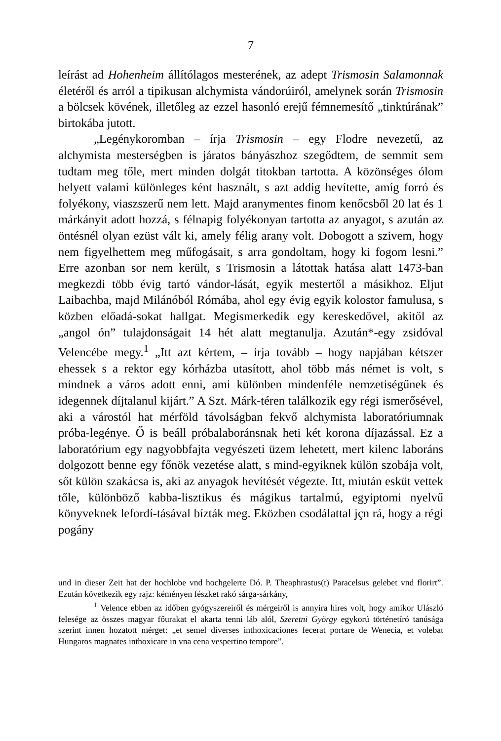7
leírást ad Hohenheim állítólagos mesterének, az adept Trismosin Salamonnak életéről és arról a tipikusan alchymista vándorúiról, amelynek során Trismosin a bölcsek kövének, illetőleg az ezzel hasonló erejű fémnemesítő „tinktúrának” birtokába jutott.
„Legénykoromban – írja Trismosin – egy Flodre nevezetű, az alchymista mesterségben is járatos bányászhoz szegődtem, de semmit sem tudtam meg tőle, mert minden dolgát titokban tartotta. A közönséges ólom helyett valami különleges ként használt, s azt addig hevítette, amíg forró és folyékony, viaszszerű nem lett. Majd aranymentes finom kenőcsből 20 lat és 1 márkányit adott hozzá, s félnapig folyékonyan tartotta az anyagot, s azután az öntésnél olyan ezüst vált ki, amely félig arany volt. Dobogott a szivem, hogy nem figyelhettem meg műfogásait, s arra gondoltam, hogy ki fogom lesni.” Erre azonban sor nem került, s Trismosin a látottak hatása alatt 1473-ban megkezdi több évig tartó vándor-lását, egyik mestertől a másikhoz. Eljut Laibachba, majd Milánóból Rómába, ahol egy évig egyik kolostor famulusa, s közben előadá-sokat hallgat. Megismerkedik egy kereskedővel, akitől az „angol ón” tulajdonságait 14 hét alatt megtanulja. Azután*-egy zsidóval Velencébe megy.<sup>1</sup> „Itt azt kértem, – irja tovább – hogy napjában kétszer ehessek s a rektor egy kórházba utasított, ahol több más német is volt, s mindnek a város adott enni, ami különben mindenféle nemzetiségűnek és idegennek díjtalanul kijárt.” A Szt. Márk-téren találkozik egy régi ismerősével, aki a várostól hat mérföld távolságban fekvő alchymista laboratóriumnak próba-legénye. Ő is beáll próbalaboránsnak heti két korona díjazással. Ez a laboratórium egy nagyobbfajta vegyészeti üzem lehetett, mert kilenc laboráns dolgozott benne egy főnök vezetése alatt, s mind-egyiknek külön szobája volt, sőt külön szakácsa is, aki az anyagok hevítését végezte. Itt, miután esküt vettek tőle, különböző kabba-lisztikus és mágikus tartalmú, egyiptomi nyelvű könyveknek lefordí-tásával bízták meg. Eközben csodálattal jçn rá, hogy a régi pogány
und in dieser Zeit hat der hochlobe vnd hochgelerte Dó. P. Theaphrastus(t) Paracelsus gelebet vnd florirt”. Ezután következik egy rajz: kéményen fészket rakó sárga-sárkány,
<sup>1</sup> Velence ebben az időben gyógyszereiről és mérgeiről is annyira hires volt, hogy amikor Ulászló felesége az összes magyar főurakat el akarta tenni láb alól, Szeretni György egykorú történetíró tanúsága szerint innen hozatott mérget: „et semel diverses inthoxicaciones fecerat portare de Wenecia, et volebat Hungaros magnates inthoxicare in vna cena vespertino tempore”.